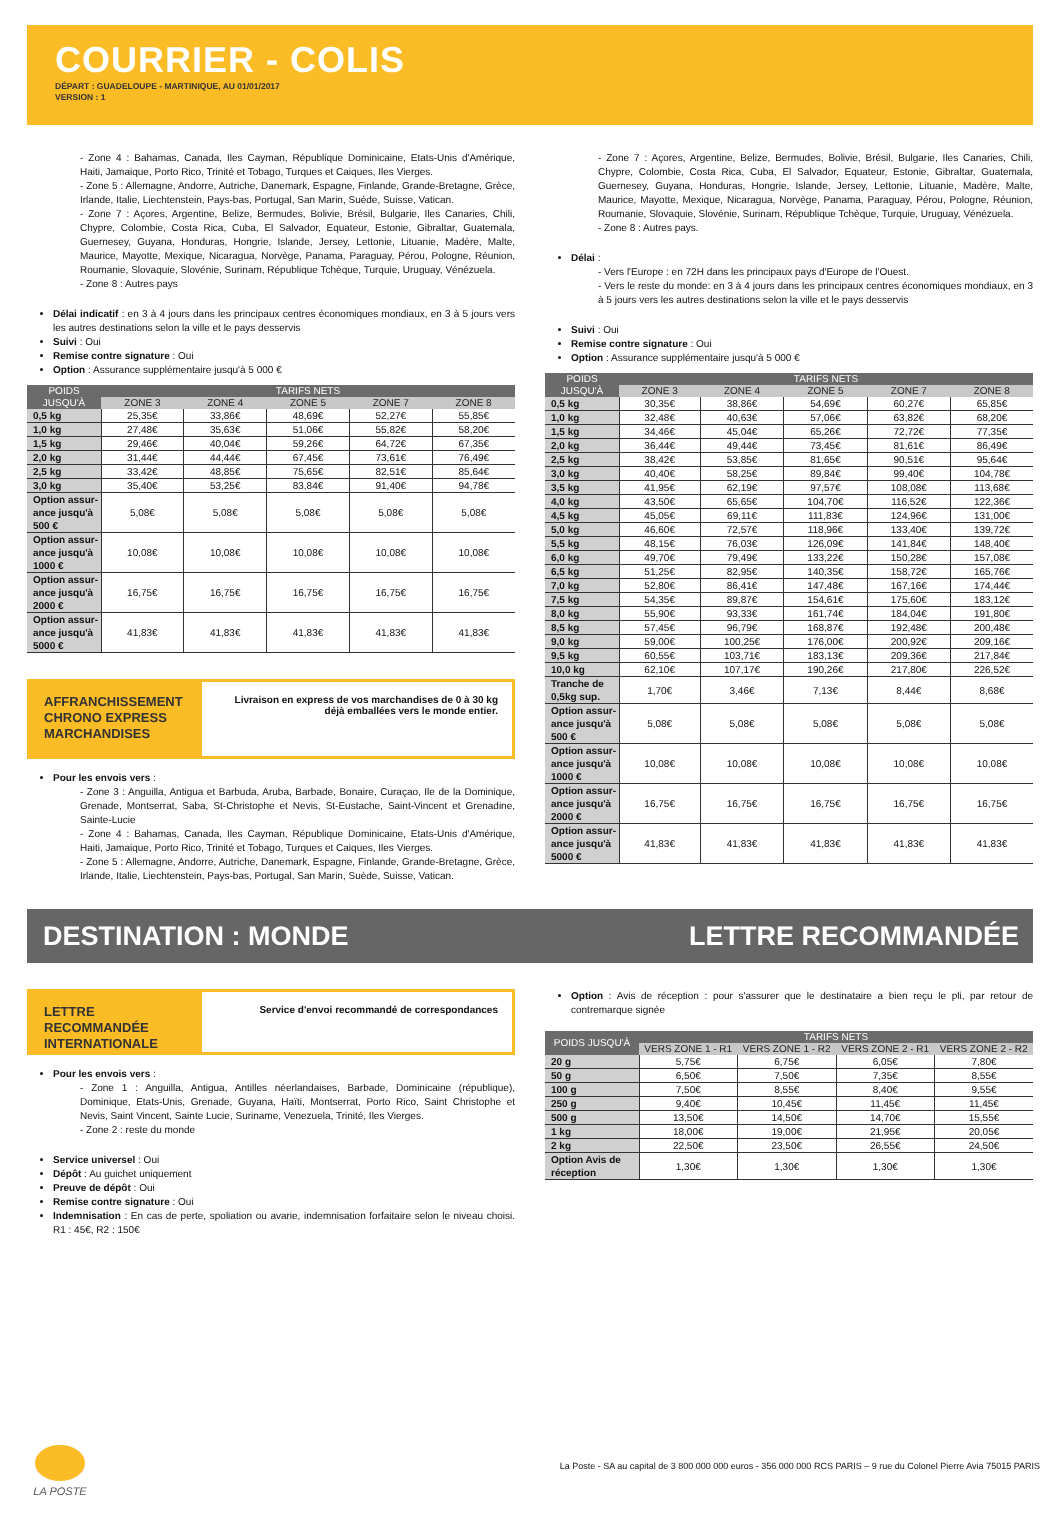COURRIER - COLIS
DÉPART : GUADELOUPE - MARTINIQUE, AU 01/01/2017
VERSION : 1
- Zone 4 : Bahamas, Canada, Iles Cayman, République Dominicaine, Etats-Unis d'Amérique, Haiti, Jamaique, Porto Rico, Trinité et Tobago, Turques et Caiques, Iles Vierges.
- Zone 5 : Allemagne, Andorre, Autriche, Danemark, Espagne, Finlande, Grande-Bretagne, Grèce, Irlande, Italie, Liechtenstein, Pays-bas, Portugal, San Marin, Suède, Suisse, Vatican.
- Zone 7 : Açores, Argentine, Belize, Bermudes, Bolivie, Brésil, Bulgarie, Iles Canaries, Chili, Chypre, Colombie, Costa Rica, Cuba, El Salvador, Equateur, Estonie, Gibraltar, Guatemala, Guernesey, Guyana, Honduras, Hongrie, Islande, Jersey, Lettonie, Lituanie, Madère, Malte, Maurice, Mayotte, Mexique, Nicaragua, Norvège, Panama, Paraguay, Pérou, Pologne, Réunion, Roumanie, Slovaquie, Slovénie, Surinam, République Tchèque, Turquie, Uruguay, Vénézuela.
- Zone 8 : Autres pays
Délai indicatif : en 3 à 4 jours dans les principaux centres économiques mondiaux, en 3 à 5 jours vers les autres destinations selon la ville et le pays desservis
Suivi : Oui
Remise contre signature : Oui
Option : Assurance supplémentaire jusqu'à 5 000 €
| POIDS JUSQU'À | TARIFS NETS | | | | |
| --- | --- | --- | --- | --- | --- |
| | ZONE 3 | ZONE 4 | ZONE 5 | ZONE 7 | ZONE 8 |
| 0,5 kg | 25,35€ | 33,86€ | 48,69€ | 52,27€ | 55,85€ |
| 1,0 kg | 27,48€ | 35,63€ | 51,06€ | 55,82€ | 58,20€ |
| 1,5 kg | 29,46€ | 40,04€ | 59,26€ | 64,72€ | 67,35€ |
| 2,0 kg | 31,44€ | 44,44€ | 67,45€ | 73,61€ | 76,49€ |
| 2,5 kg | 33,42€ | 48,85€ | 75,65€ | 82,51€ | 85,64€ |
| 3,0 kg | 35,40€ | 53,25€ | 83,84€ | 91,40€ | 94,78€ |
| Option assur-ance jusqu'à 500 € | 5,08€ | 5,08€ | 5,08€ | 5,08€ | 5,08€ |
| Option assur-ance jusqu'à 1000 € | 10,08€ | 10,08€ | 10,08€ | 10,08€ | 10,08€ |
| Option assur-ance jusqu'à 2000 € | 16,75€ | 16,75€ | 16,75€ | 16,75€ | 16,75€ |
| Option assur-ance jusqu'à 5000 € | 41,83€ | 41,83€ | 41,83€ | 41,83€ | 41,83€ |
AFFRANCHISSEMENT CHRONO EXPRESS MARCHANDISES
Livraison en express de vos marchandises de 0 à 30 kg
déjà emballées vers le monde entier.
Pour les envois vers :
- Zone 3 : Anguilla, Antigua et Barbuda, Aruba, Barbade, Bonaire, Curaçao, Ile de la Dominique, Grenade, Montserrat, Saba, St-Christophe et Nevis, St-Eustache, Saint-Vincent et Grenadine, Sainte-Lucie
- Zone 4 : Bahamas, Canada, Iles Cayman, République Dominicaine, Etats-Unis d'Amérique, Haiti, Jamaique, Porto Rico, Trinité et Tobago, Turques et Caiques, Iles Vierges.
- Zone 5 : Allemagne, Andorre, Autriche, Danemark, Espagne, Finlande, Grande-Bretagne, Grèce, Irlande, Italie, Liechtenstein, Pays-bas, Portugal, San Marin, Suède, Suisse, Vatican.
- Zone 7 : Açores, Argentine, Belize, Bermudes, Bolivie, Brésil, Bulgarie, Iles Canaries, Chili, Chypre, Colombie, Costa Rica, Cuba, El Salvador, Equateur, Estonie, Gibraltar, Guatemala, Guernesey, Guyana, Honduras, Hongrie, Islande, Jersey, Lettonie, Lituanie, Madère, Malte, Maurice, Mayotte, Mexique, Nicaragua, Norvège, Panama, Paraguay, Pérou, Pologne, Réunion, Roumanie, Slovaquie, Slovénie, Surinam, République Tchèque, Turquie, Uruguay, Vénézuela.
- Zone 8 : Autres pays.
Délai :
- Vers l'Europe : en 72H dans les principaux pays d'Europe de l'Ouest.
- Vers le reste du monde: en 3 à 4 jours dans les principaux centres économiques mondiaux, en 3 à 5 jours vers les autres destinations selon la ville et le pays desservis
Suivi : Oui
Remise contre signature : Oui
Option : Assurance supplémentaire jusqu'à 5 000 €
| POIDS JUSQU'À | TARIFS NETS | | | | |
| --- | --- | --- | --- | --- | --- |
| | ZONE 3 | ZONE 4 | ZONE 5 | ZONE 7 | ZONE 8 |
| 0,5 kg | 30,35€ | 38,86€ | 54,69€ | 60,27€ | 65,85€ |
| 1,0 kg | 32,48€ | 40,63€ | 57,06€ | 63,82€ | 68,20€ |
| 1,5 kg | 34,46€ | 45,04€ | 65,26€ | 72,72€ | 77,35€ |
| 2,0 kg | 36,44€ | 49,44€ | 73,45€ | 81,61€ | 86,49€ |
| 2,5 kg | 38,42€ | 53,85€ | 81,65€ | 90,51€ | 95,64€ |
| 3,0 kg | 40,40€ | 58,25€ | 89,84€ | 99,40€ | 104,78€ |
| 3,5 kg | 41,95€ | 62,19€ | 97,57€ | 108,08€ | 113,68€ |
| 4,0 kg | 43,50€ | 65,65€ | 104,70€ | 116,52€ | 122,36€ |
| 4,5 kg | 45,05€ | 69,11€ | 111,83€ | 124,96€ | 131,00€ |
| 5,0 kg | 46,60€ | 72,57€ | 118,96€ | 133,40€ | 139,72€ |
| 5,5 kg | 48,15€ | 76,03€ | 126,09€ | 141,84€ | 148,40€ |
| 6,0 kg | 49,70€ | 79,49€ | 133,22€ | 150,28€ | 157,08€ |
| 6,5 kg | 51,25€ | 82,95€ | 140,35€ | 158,72€ | 165,76€ |
| 7,0 kg | 52,80€ | 86,41€ | 147,48€ | 167,16€ | 174,44€ |
| 7,5 kg | 54,35€ | 89,87€ | 154,61€ | 175,60€ | 183,12€ |
| 8,0 kg | 55,90€ | 93,33€ | 161,74€ | 184,04€ | 191,80€ |
| 8,5 kg | 57,45€ | 96,79€ | 168,87€ | 192,48€ | 200,48€ |
| 9,0 kg | 59,00€ | 100,25€ | 176,00€ | 200,92€ | 209,16€ |
| 9,5 kg | 60,55€ | 103,71€ | 183,13€ | 209,36€ | 217,84€ |
| 10,0 kg | 62,10€ | 107,17€ | 190,26€ | 217,80€ | 226,52€ |
| Tranche de 0,5kg sup. | 1,70€ | 3,46€ | 7,13€ | 8,44€ | 8,68€ |
| Option assur-ance jusqu'à 500 € | 5,08€ | 5,08€ | 5,08€ | 5,08€ | 5,08€ |
| Option assur-ance jusqu'à 1000 € | 10,08€ | 10,08€ | 10,08€ | 10,08€ | 10,08€ |
| Option assur-ance jusqu'à 2000 € | 16,75€ | 16,75€ | 16,75€ | 16,75€ | 16,75€ |
| Option assur-ance jusqu'à 5000 € | 41,83€ | 41,83€ | 41,83€ | 41,83€ | 41,83€ |
DESTINATION : MONDE LETTRE RECOMMANDÉE
LETTRE RECOMMANDÉE INTERNATIONALE
Service d'envoi recommandé de correspondances
Pour les envois vers :
- Zone 1 : Anguilla, Antigua, Antilles néerlandaises, Barbade, Dominicaine (république), Dominique, Etats-Unis, Grenade, Guyana, Haïti, Montserrat, Porto Rico, Saint Christophe et Nevis, Saint Vincent, Sainte Lucie, Suriname, Venezuela, Trinité, Iles Vierges.
- Zone 2 : reste du monde
Service universel : Oui
Dépôt : Au guichet uniquement
Preuve de dépôt : Oui
Remise contre signature : Oui
Indemnisation : En cas de perte, spoliation ou avarie, indemnisation forfaitaire selon le niveau choisi. R1 : 45€, R2 : 150€
Option : Avis de réception : pour s'assurer que le destinataire a bien reçu le pli, par retour de contremarque signée
| POIDS JUSQU'À | TARIFS NETS | | | |
| --- | --- | --- | --- | --- |
| | VERS ZONE 1 - R1 | VERS ZONE 1 - R2 | VERS ZONE 2 - R1 | VERS ZONE 2 - R2 |
| 20 g | 5,75€ | 6,75€ | 6,05€ | 7,80€ |
| 50 g | 6,50€ | 7,50€ | 7,35€ | 8,55€ |
| 100 g | 7,50€ | 8,55€ | 8,40€ | 9,55€ |
| 250 g | 9,40€ | 10,45€ | 11,45€ | 11,45€ |
| 500 g | 13,50€ | 14,50€ | 14,70€ | 15,55€ |
| 1 kg | 18,00€ | 19,00€ | 21,95€ | 20,05€ |
| 2 kg | 22,50€ | 23,50€ | 26,55€ | 24,50€ |
| Option Avis de réception | 1,30€ | 1,30€ | 1,30€ | 1,30€ |
LA POSTE
La Poste - SA au capital de 3 800 000 000 euros - 356 000 000 RCS PARIS – 9 rue du Colonel Pierre Avia 75015 PARIS